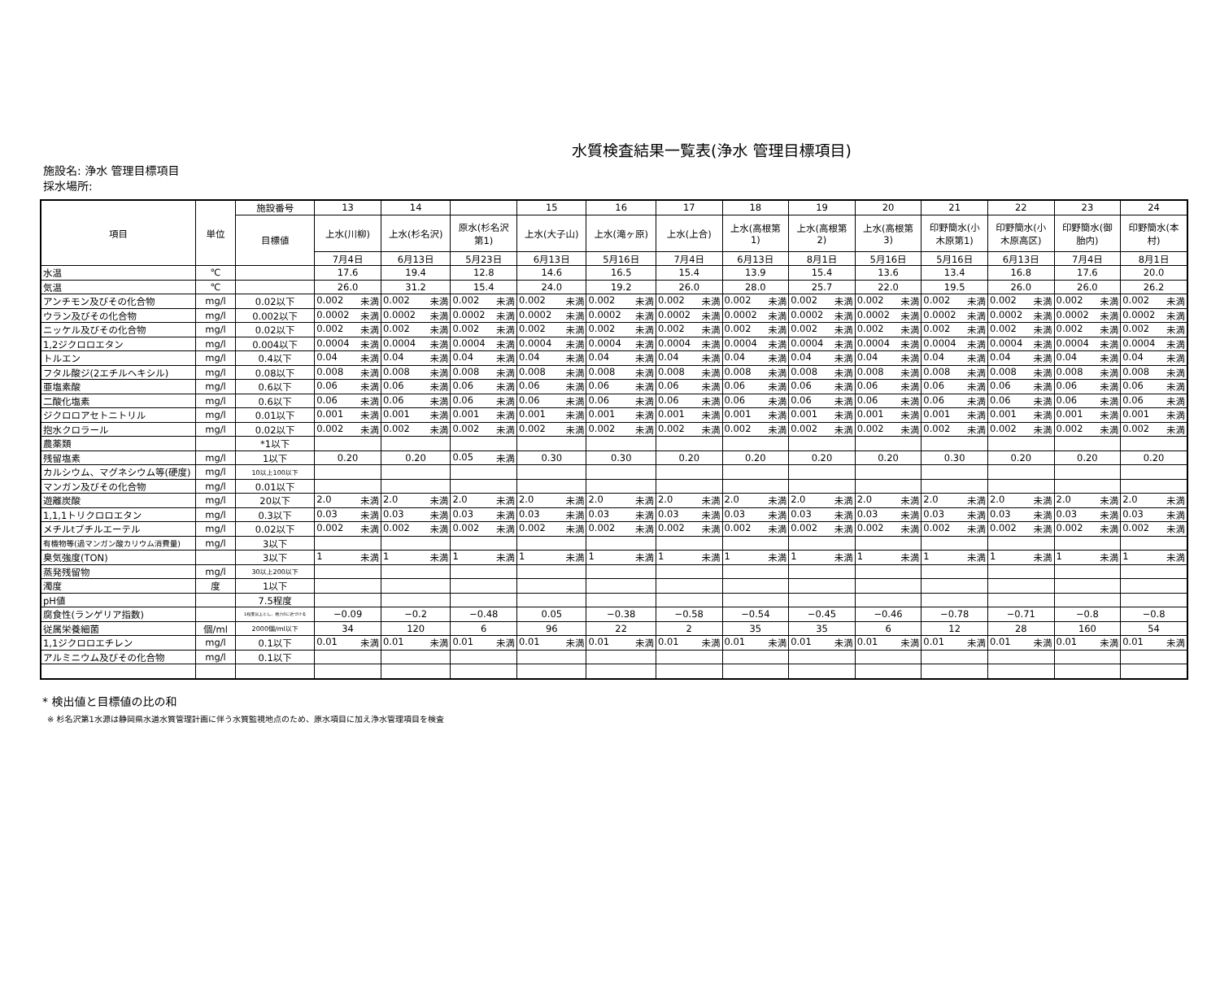水質検査結果一覧表(浄水 管理目標項目)
施設名: 浄水 管理目標項目
採水場所:
| 項目 | 単位 | 施設番号 | 13 | 14 | | 15 | 16 | 17 | 18 | 19 | 20 | 21 | 22 | 23 | 24 |
| --- | --- | --- | --- | --- | --- | --- | --- | --- | --- | --- | --- | --- | --- | --- | --- |
| | | 目標値 | 上水(川柳) | 上水(杉名沢) | 原水(杉名沢 第1) | 上水(大子山) | 上水(滝ヶ原) | 上水(上合) | 上水(高根第 1) | 上水(高根第 2) | 上水(高根第 3) | 印野簡水(小 木原第1) | 印野簡水(小 木原高区) | 印野簡水(御 胎内) | 印野簡水(本 村) |
| | | | 7月4日 | 6月13日 | 5月23日 | 6月13日 | 5月16日 | 7月4日 | 6月13日 | 8月1日 | 5月16日 | 5月16日 | 6月13日 | 7月4日 | 8月1日 |
| 水温 | ℃ | | 17.6 | 19.4 | 12.8 | 14.6 | 16.5 | 15.4 | 13.9 | 15.4 | 13.6 | 13.4 | 16.8 | 17.6 | 20.0 |
| 気温 | ℃ | | 26.0 | 31.2 | 15.4 | 24.0 | 19.2 | 26.0 | 28.0 | 25.7 | 22.0 | 19.5 | 26.0 | 26.0 | 26.2 |
| アンチモン及びその化合物 | mg/l | 0.02以下 | 0.002 未満 | 0.002 未満 | 0.002 未満 | 0.002 未満 | 0.002 未満 | 0.002 未満 | 0.002 未満 | 0.002 未満 | 0.002 未満 | 0.002 未満 | 0.002 未満 | 0.002 未満 | 0.002 未満 |
| ウラン及びその化合物 | mg/l | 0.002以下 | 0.0002 未満 | 0.0002 未満 | 0.0002 未満 | 0.0002 未満 | 0.0002 未満 | 0.0002 未満 | 0.0002 未満 | 0.0002 未満 | 0.0002 未満 | 0.0002 未満 | 0.0002 未満 | 0.0002 未満 | 0.0002 未満 |
| ニッケル及びその化合物 | mg/l | 0.02以下 | 0.002 未満 | 0.002 未満 | 0.002 未満 | 0.002 未満 | 0.002 未満 | 0.002 未満 | 0.002 未満 | 0.002 未満 | 0.002 未満 | 0.002 未満 | 0.002 未満 | 0.002 未満 | 0.002 未満 |
| 1,2ジクロロエタン | mg/l | 0.004以下 | 0.0004 未満 | 0.0004 未満 | 0.0004 未満 | 0.0004 未満 | 0.0004 未満 | 0.0004 未満 | 0.0004 未満 | 0.0004 未満 | 0.0004 未満 | 0.0004 未満 | 0.0004 未満 | 0.0004 未満 | 0.0004 未満 |
| トルエン | mg/l | 0.4以下 | 0.04 未満 | 0.04 未満 | 0.04 未満 | 0.04 未満 | 0.04 未満 | 0.04 未満 | 0.04 未満 | 0.04 未満 | 0.04 未満 | 0.04 未満 | 0.04 未満 | 0.04 未満 | 0.04 未満 |
| フタル酸ジ(2エチルヘキシル) | mg/l | 0.08以下 | 0.008 未満 | 0.008 未満 | 0.008 未満 | 0.008 未満 | 0.008 未満 | 0.008 未満 | 0.008 未満 | 0.008 未満 | 0.008 未満 | 0.008 未満 | 0.008 未満 | 0.008 未満 | 0.008 未満 |
| 亜塩素酸 | mg/l | 0.6以下 | 0.06 未満 | 0.06 未満 | 0.06 未満 | 0.06 未満 | 0.06 未満 | 0.06 未満 | 0.06 未満 | 0.06 未満 | 0.06 未満 | 0.06 未満 | 0.06 未満 | 0.06 未満 | 0.06 未満 |
| 二酸化塩素 | mg/l | 0.6以下 | 0.06 未満 | 0.06 未満 | 0.06 未満 | 0.06 未満 | 0.06 未満 | 0.06 未満 | 0.06 未満 | 0.06 未満 | 0.06 未満 | 0.06 未満 | 0.06 未満 | 0.06 未満 | 0.06 未満 |
| ジクロロアセトニトリル | mg/l | 0.01以下 | 0.001 未満 | 0.001 未満 | 0.001 未満 | 0.001 未満 | 0.001 未満 | 0.001 未満 | 0.001 未満 | 0.001 未満 | 0.001 未満 | 0.001 未満 | 0.001 未満 | 0.001 未満 | 0.001 未満 |
| 抱水クロラール | mg/l | 0.02以下 | 0.002 未満 | 0.002 未満 | 0.002 未満 | 0.002 未満 | 0.002 未満 | 0.002 未満 | 0.002 未満 | 0.002 未満 | 0.002 未満 | 0.002 未満 | 0.002 未満 | 0.002 未満 | 0.002 未満 |
| 農薬類 | | *1以下 | | | | | | | | | | | | | |
| 残留塩素 | mg/l | 1以下 | 0.20 | 0.20 | 0.05 未満 | 0.30 | 0.30 | 0.20 | 0.20 | 0.20 | 0.20 | 0.30 | 0.20 | 0.20 | 0.20 |
| カルシウム、マグネシウム等(硬度) | mg/l | 10以上100以下 | | | | | | | | | | | | | |
| マンガン及びその化合物 | mg/l | 0.01以下 | | | | | | | | | | | | | |
| 遊離炭酸 | mg/l | 20以下 | 2.0 未満 | 2.0 未満 | 2.0 未満 | 2.0 未満 | 2.0 未満 | 2.0 未満 | 2.0 未満 | 2.0 未満 | 2.0 未満 | 2.0 未満 | 2.0 未満 | 2.0 未満 | 2.0 未満 |
| 1,1,1トリクロロエタン | mg/l | 0.3以下 | 0.03 未満 | 0.03 未満 | 0.03 未満 | 0.03 未満 | 0.03 未満 | 0.03 未満 | 0.03 未満 | 0.03 未満 | 0.03 未満 | 0.03 未満 | 0.03 未満 | 0.03 未満 | 0.03 未満 |
| メチルtブチルエーテル | mg/l | 0.02以下 | 0.002 未満 | 0.002 未満 | 0.002 未満 | 0.002 未満 | 0.002 未満 | 0.002 未満 | 0.002 未満 | 0.002 未満 | 0.002 未満 | 0.002 未満 | 0.002 未満 | 0.002 未満 | 0.002 未満 |
| 有機物等(過マンガン酸カリウム消費量) | mg/l | 3以下 | | | | | | | | | | | | | |
| 臭気強度(TON) | | 3以下 | 1 未満 | 1 未満 | 1 未満 | 1 未満 | 1 未満 | 1 未満 | 1 未満 | 1 未満 | 1 未満 | 1 未満 | 1 未満 | 1 未満 | 1 未満 |
| 蒸発残留物 | mg/l | 30以上200以下 | | | | | | | | | | | | | |
| 濁度 | 度 | 1以下 | | | | | | | | | | | | | |
| pH値 | | 7.5程度 | | | | | | | | | | | | | |
| 腐食性(ランゲリア指数) | | 1程度以上とし、極力0に近づける | −0.09 | −0.2 | −0.48 | 0.05 | −0.38 | −0.58 | −0.54 | −0.45 | −0.46 | −0.78 | −0.71 | −0.8 | −0.8 |
| 従属栄養細菌 | 個/ml | 2000個/ml以下 | 34 | 120 | 6 | 96 | 22 | 2 | 35 | 35 | 6 | 12 | 28 | 160 | 54 |
| 1,1ジクロロエチレン | mg/l | 0.1以下 | 0.01 未満 | 0.01 未満 | 0.01 未満 | 0.01 未満 | 0.01 未満 | 0.01 未満 | 0.01 未満 | 0.01 未満 | 0.01 未満 | 0.01 未満 | 0.01 未満 | 0.01 未満 | 0.01 未満 |
| アルミニウム及びその化合物 | mg/l | 0.1以下 | | | | | | | | | | | | | |
* 検出値と目標値の比の和
※ 杉名沢第1水源は静岡県水道水質管理計画に伴う水質監視地点のため、原水項目に加え浄水管理項目を検査